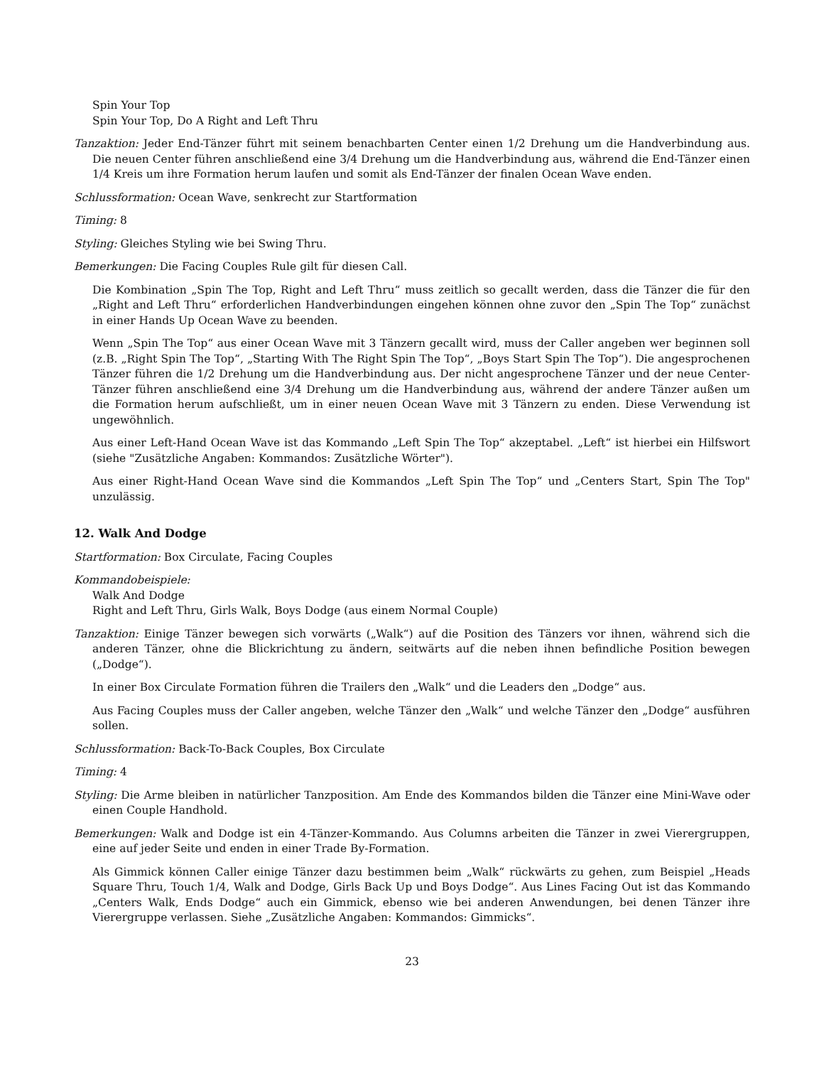Spin Your Top
Spin Your Top, Do A Right and Left Thru
Tanzaktion: Jeder End-Tänzer führt mit seinem benachbarten Center einen 1/2 Drehung um die Handverbindung aus. Die neuen Center führen anschließend eine 3/4 Drehung um die Handverbindung aus, während die End-Tänzer einen 1/4 Kreis um ihre Formation herum laufen und somit als End-Tänzer der finalen Ocean Wave enden.
Schlussformation: Ocean Wave, senkrecht zur Startformation
Timing: 8
Styling: Gleiches Styling wie bei Swing Thru.
Bemerkungen: Die Facing Couples Rule gilt für diesen Call.
Die Kombination „Spin The Top, Right and Left Thru“ muss zeitlich so gecallt werden, dass die Tänzer die für den „Right and Left Thru“ erforderlichen Handverbindungen eingehen können ohne zuvor den „Spin The Top“ zunächst in einer Hands Up Ocean Wave zu beenden.
Wenn „Spin The Top“ aus einer Ocean Wave mit 3 Tänzern gecallt wird, muss der Caller angeben wer beginnen soll (z.B. „Right Spin The Top“, „Starting With The Right Spin The Top“, „Boys Start Spin The Top“). Die angesprochenen Tänzer führen die 1/2 Drehung um die Handverbindung aus. Der nicht angesprochene Tänzer und der neue Center-Tänzer führen anschließend eine 3/4 Drehung um die Handverbindung aus, während der andere Tänzer außen um die Formation herum aufschließt, um in einer neuen Ocean Wave mit 3 Tänzern zu enden. Diese Verwendung ist ungewöhnlich.
Aus einer Left-Hand Ocean Wave ist das Kommando „Left Spin The Top“ akzeptabel. „Left“ ist hierbei ein Hilfswort (siehe "Zusätzliche Angaben: Kommandos: Zusätzliche Wörter").
Aus einer Right-Hand Ocean Wave sind die Kommandos „Left Spin The Top“ und „Centers Start, Spin The Top" unzulässig.
12. Walk And Dodge
Startformation: Box Circulate, Facing Couples
Kommandobeispiele:
Walk And Dodge
Right and Left Thru, Girls Walk, Boys Dodge (aus einem Normal Couple)
Tanzaktion: Einige Tänzer bewegen sich vorwärts („Walk“) auf die Position des Tänzers vor ihnen, während sich die anderen Tänzer, ohne die Blickrichtung zu ändern, seitwärts auf die neben ihnen befindliche Position bewegen („Dodge“).
In einer Box Circulate Formation führen die Trailers den „Walk“ und die Leaders den „Dodge“ aus.
Aus Facing Couples muss der Caller angeben, welche Tänzer den „Walk“ und welche Tänzer den „Dodge“ ausführen sollen.
Schlussformation: Back-To-Back Couples, Box Circulate
Timing: 4
Styling: Die Arme bleiben in natürlicher Tanzposition. Am Ende des Kommandos bilden die Tänzer eine Mini-Wave oder einen Couple Handhold.
Bemerkungen: Walk and Dodge ist ein 4-Tänzer-Kommando. Aus Columns arbeiten die Tänzer in zwei Vierergruppen, eine auf jeder Seite und enden in einer Trade By-Formation.
Als Gimmick können Caller einige Tänzer dazu bestimmen beim „Walk“ rückwärts zu gehen, zum Beispiel „Heads Square Thru, Touch 1/4, Walk and Dodge, Girls Back Up und Boys Dodge“. Aus Lines Facing Out ist das Kommando „Centers Walk, Ends Dodge“ auch ein Gimmick, ebenso wie bei anderen Anwendungen, bei denen Tänzer ihre Vierergruppe verlassen. Siehe „Zusätzliche Angaben: Kommandos: Gimmicks“.
23